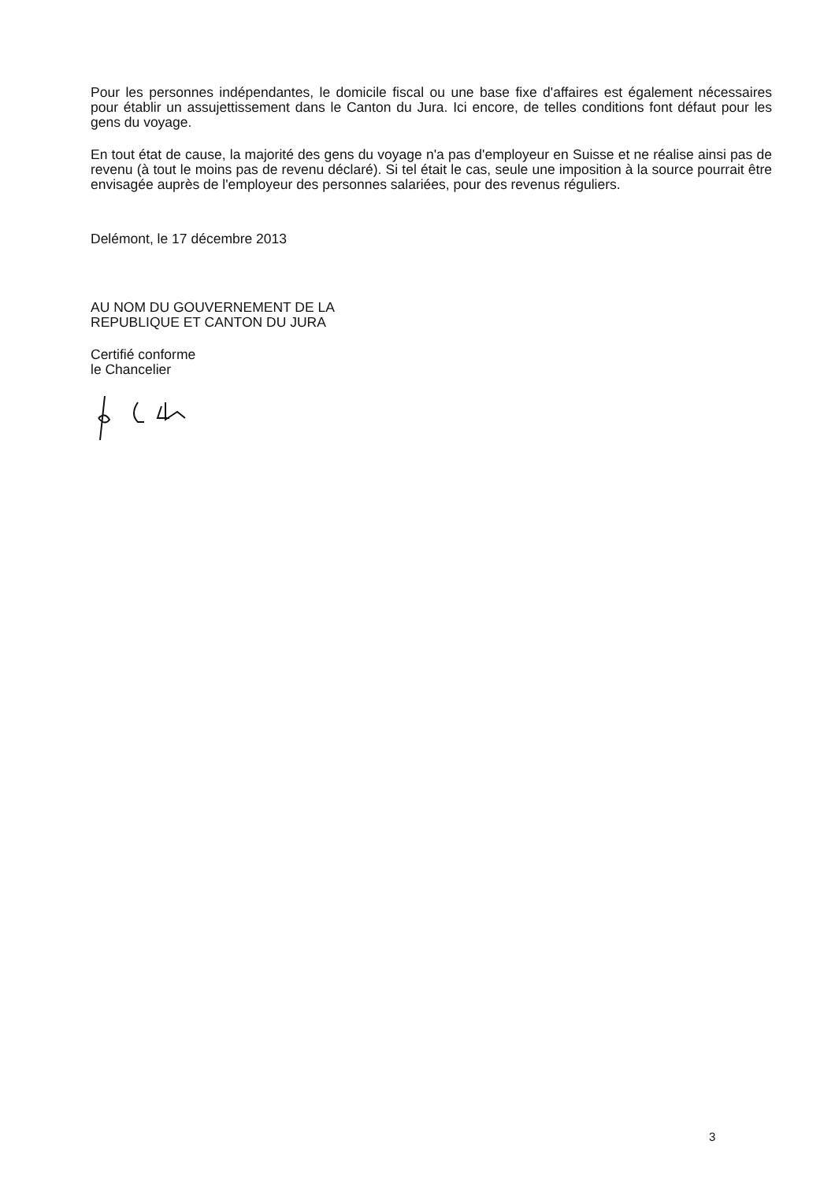Pour les personnes indépendantes, le domicile fiscal ou une base fixe d'affaires est également nécessaires pour établir un assujettissement dans le Canton du Jura. Ici encore, de telles conditions font défaut pour les gens du voyage.
En tout état de cause, la majorité des gens du voyage n'a pas d'employeur en Suisse et ne réalise ainsi pas de revenu (à tout le moins pas de revenu déclaré). Si tel était le cas, seule une imposition à la source pourrait être envisagée auprès de l'employeur des personnes salariées, pour des revenus réguliers.
Delémont, le 17 décembre 2013
AU NOM DU GOUVERNEMENT DE LA
REPUBLIQUE ET CANTON DU JURA
Certifié conforme
le Chancelier
3